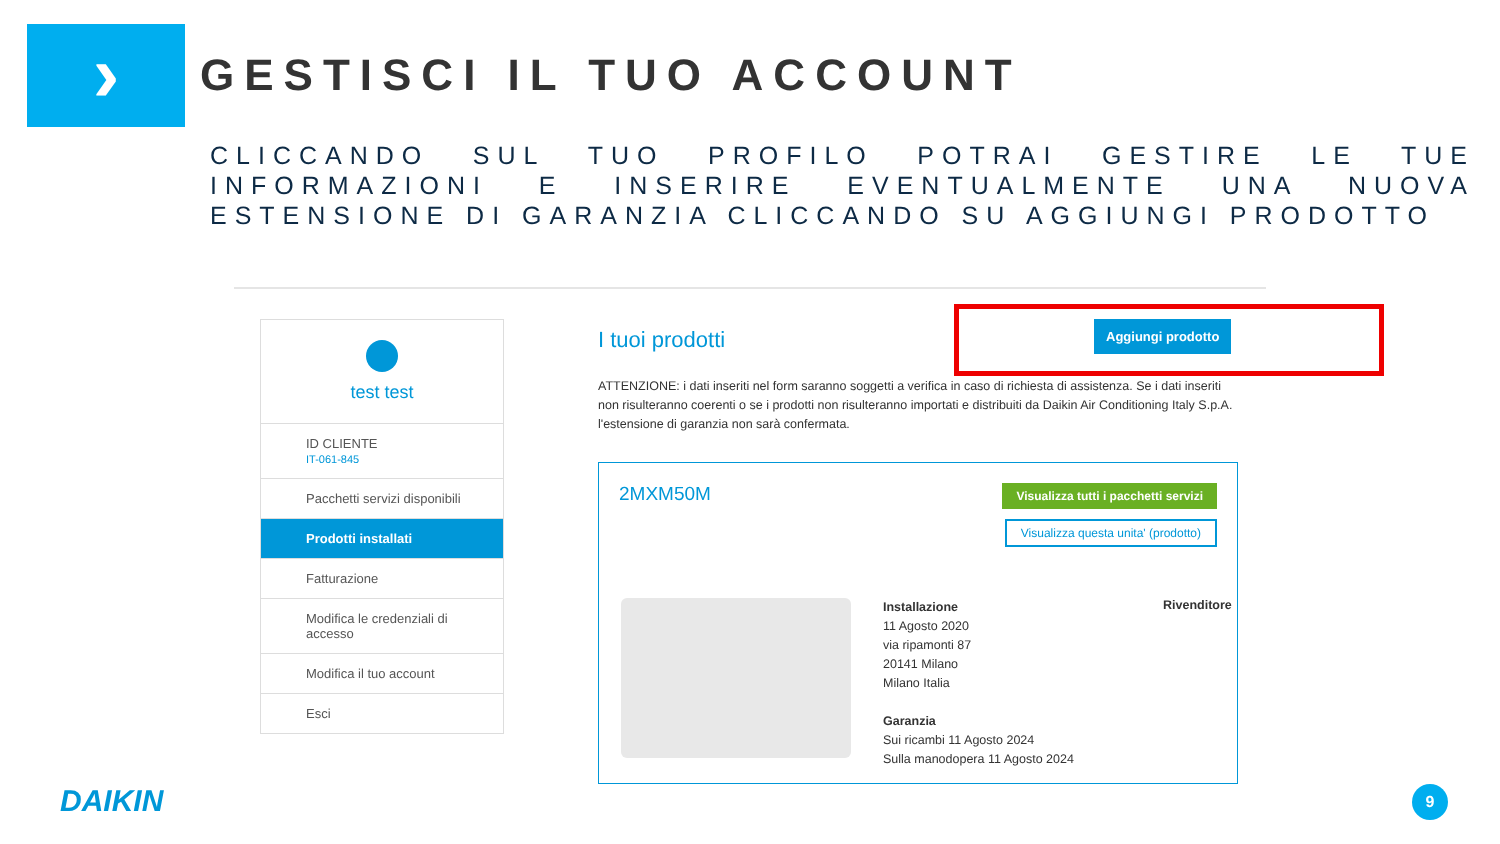›
GESTISCI IL TUO ACCOUNT
CLICCANDO SUL TUO PROFILO POTRAI GESTIRE LE TUE INFORMAZIONI E INSERIRE EVENTUALMENTE UNA NUOVA ESTENSIONE DI GARANZIA CLICCANDO SU AGGIUNGI PRODOTTO
test test
ID CLIENTE
IT-061-845
Pacchetti servizi disponibili
Prodotti installati
Fatturazione
Modifica le credenziali di accesso
Modifica il tuo account
Esci
Aggiungi prodotto
I tuoi prodotti
ATTENZIONE: i dati inseriti nel form saranno soggetti a verifica in caso di richiesta di assistenza. Se i dati inseriti non risulteranno coerenti o se i prodotti non risulteranno importati e distribuiti da Daikin Air Conditioning Italy S.p.A. l'estensione di garanzia non sarà confermata.
2MXM50M
Visualizza tutti i pacchetti servizi
Visualizza questa unita' (prodotto)
Installazione
11 Agosto 2020
via ripamonti 87
20141 Milano
Milano Italia
Garanzia
Sui ricambi 11 Agosto 2024
Sulla manodopera 11 Agosto 2024
Rivenditore
DAIKIN 9